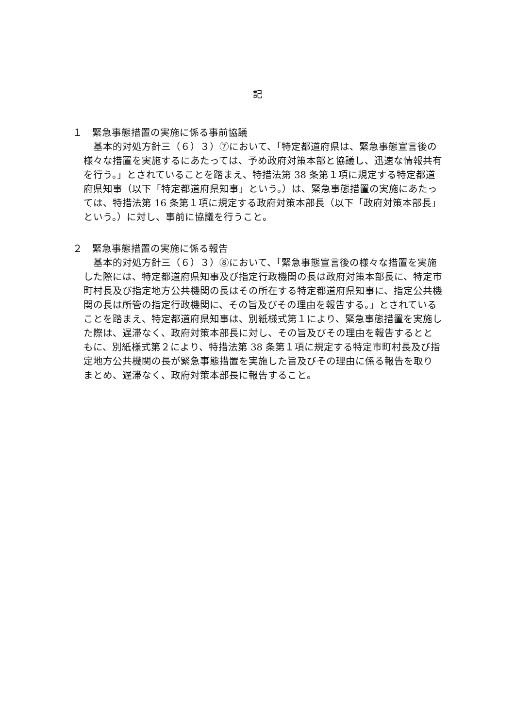記
１　緊急事態措置の実施に係る事前協議
基本的対処方針三（６）３）⑦において、「特定都道府県は、緊急事態宣言後の様々な措置を実施するにあたっては、予め政府対策本部と協議し、迅速な情報共有を行う。」とされていることを踏まえ、特措法第 38 条第１項に規定する特定都道府県知事（以下「特定都道府県知事」という。）は、緊急事態措置の実施にあたっては、特措法第 16 条第１項に規定する政府対策本部長（以下「政府対策本部長」という。）に対し、事前に協議を行うこと。
２　緊急事態措置の実施に係る報告
基本的対処方針三（６）３）⑧において、「緊急事態宣言後の様々な措置を実施した際には、特定都道府県知事及び指定行政機関の長は政府対策本部長に、特定市町村長及び指定地方公共機関の長はその所在する特定都道府県知事に、指定公共機関の長は所管の指定行政機関に、その旨及びその理由を報告する。」とされていることを踏まえ、特定都道府県知事は、別紙様式第１により、緊急事態措置を実施した際は、遅滞なく、政府対策本部長に対し、その旨及びその理由を報告するとともに、別紙様式第２により、特措法第 38 条第１項に規定する特定市町村長及び指定地方公共機関の長が緊急事態措置を実施した旨及びその理由に係る報告を取りまとめ、遅滞なく、政府対策本部長に報告すること。